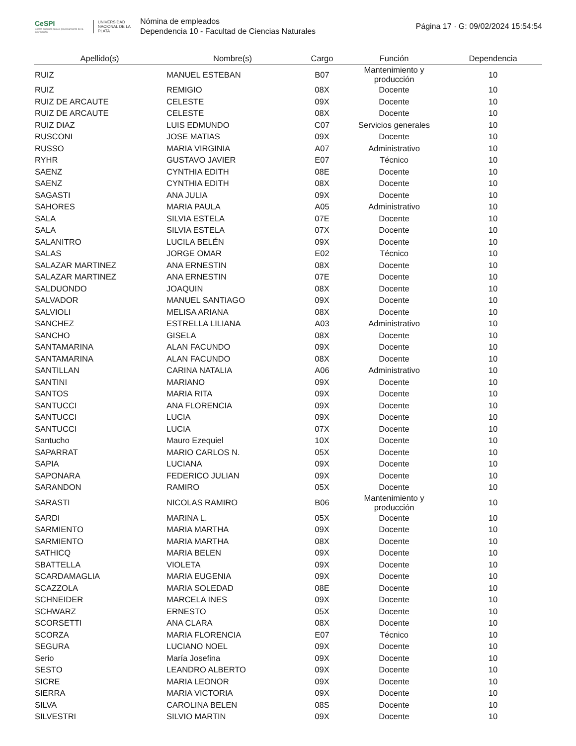CeSPI
Centro superior para el procesamiento de la información
UNIVERSIDAD NACIONAL DE LA PLATA
Nómina de empleados
Dependencia 10 - Facultad de Ciencias Naturales
Página 17 · G: 09/02/2024 15:54:54
| Apellido(s) | Nombre(s) | Cargo | Función | Dependencia |
| --- | --- | --- | --- | --- |
| RUIZ | MANUEL ESTEBAN | B07 | Mantenimiento y producción | 10 |
| RUIZ | REMIGIO | 08X | Docente | 10 |
| RUIZ DE ARCAUTE | CELESTE | 09X | Docente | 10 |
| RUIZ DE ARCAUTE | CELESTE | 08X | Docente | 10 |
| RUIZ DIAZ | LUIS EDMUNDO | C07 | Servicios generales | 10 |
| RUSCONI | JOSE MATIAS | 09X | Docente | 10 |
| RUSSO | MARIA VIRGINIA | A07 | Administrativo | 10 |
| RYHR | GUSTAVO JAVIER | E07 | Técnico | 10 |
| SAENZ | CYNTHIA EDITH | 08E | Docente | 10 |
| SAENZ | CYNTHIA EDITH | 08X | Docente | 10 |
| SAGASTI | ANA JULIA | 09X | Docente | 10 |
| SAHORES | MARIA PAULA | A05 | Administrativo | 10 |
| SALA | SILVIA ESTELA | 07E | Docente | 10 |
| SALA | SILVIA ESTELA | 07X | Docente | 10 |
| SALANITRO | LUCILA BELÉN | 09X | Docente | 10 |
| SALAS | JORGE OMAR | E02 | Técnico | 10 |
| SALAZAR MARTINEZ | ANA ERNESTIN | 08X | Docente | 10 |
| SALAZAR MARTINEZ | ANA ERNESTIN | 07E | Docente | 10 |
| SALDUONDO | JOAQUIN | 08X | Docente | 10 |
| SALVADOR | MANUEL SANTIAGO | 09X | Docente | 10 |
| SALVIOLI | MELISA ARIANA | 08X | Docente | 10 |
| SANCHEZ | ESTRELLA LILIANA | A03 | Administrativo | 10 |
| SANCHO | GISELA | 08X | Docente | 10 |
| SANTAMARINA | ALAN FACUNDO | 09X | Docente | 10 |
| SANTAMARINA | ALAN FACUNDO | 08X | Docente | 10 |
| SANTILLAN | CARINA NATALIA | A06 | Administrativo | 10 |
| SANTINI | MARIANO | 09X | Docente | 10 |
| SANTOS | MARIA RITA | 09X | Docente | 10 |
| SANTUCCI | ANA FLORENCIA | 09X | Docente | 10 |
| SANTUCCI | LUCIA | 09X | Docente | 10 |
| SANTUCCI | LUCIA | 07X | Docente | 10 |
| Santucho | Mauro Ezequiel | 10X | Docente | 10 |
| SAPARRAT | MARIO CARLOS N. | 05X | Docente | 10 |
| SAPIA | LUCIANA | 09X | Docente | 10 |
| SAPONARA | FEDERICO JULIAN | 09X | Docente | 10 |
| SARANDON | RAMIRO | 05X | Docente | 10 |
| SARASTI | NICOLAS RAMIRO | B06 | Mantenimiento y producción | 10 |
| SARDI | MARINA L. | 05X | Docente | 10 |
| SARMIENTO | MARIA MARTHA | 09X | Docente | 10 |
| SARMIENTO | MARIA MARTHA | 08X | Docente | 10 |
| SATHICQ | MARIA BELEN | 09X | Docente | 10 |
| SBATTELLA | VIOLETA | 09X | Docente | 10 |
| SCARDAMAGLIA | MARIA EUGENIA | 09X | Docente | 10 |
| SCAZZOLA | MARIA SOLEDAD | 08E | Docente | 10 |
| SCHNEIDER | MARCELA INES | 09X | Docente | 10 |
| SCHWARZ | ERNESTO | 05X | Docente | 10 |
| SCORSETTI | ANA CLARA | 08X | Docente | 10 |
| SCORZA | MARIA FLORENCIA | E07 | Técnico | 10 |
| SEGURA | LUCIANO NOEL | 09X | Docente | 10 |
| Serio | María Josefina | 09X | Docente | 10 |
| SESTO | LEANDRO ALBERTO | 09X | Docente | 10 |
| SICRE | MARIA LEONOR | 09X | Docente | 10 |
| SIERRA | MARIA VICTORIA | 09X | Docente | 10 |
| SILVA | CAROLINA BELEN | 08S | Docente | 10 |
| SILVESTRI | SILVIO MARTIN | 09X | Docente | 10 |